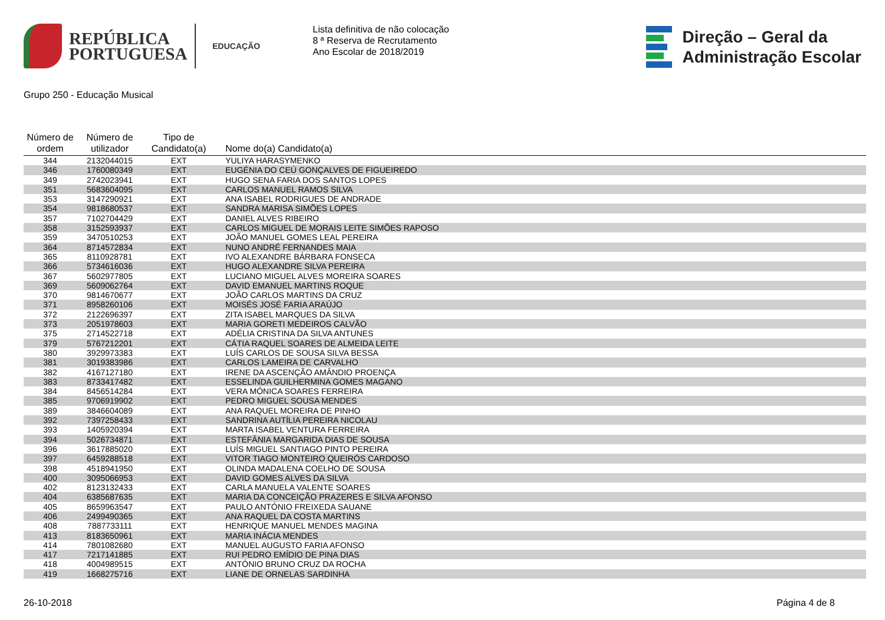REPÚBLICA
PORTUGUESA
EDUCAÇÃO
Lista definitiva de não colocação
8 ª Reserva de Recrutamento
Ano Escolar de 2018/2019
Direção – Geral da
Administração Escolar
Grupo 250 - Educação Musical
| Número de ordem | Número de utilizador | Tipo de Candidato(a) | Nome do(a) Candidato(a) |
| --- | --- | --- | --- |
| 344 | 2132044015 | EXT | YULIYA HARASYMENKO |
| 346 | 1760080349 | EXT | EUGÉNIA DO CEÚ GONÇALVES DE FIGUEIREDO |
| 349 | 2742023941 | EXT | HUGO SENA FARIA DOS SANTOS LOPES |
| 351 | 5683604095 | EXT | CARLOS MANUEL RAMOS SILVA |
| 353 | 3147290921 | EXT | ANA ISABEL RODRIGUES DE ANDRADE |
| 354 | 9818680537 | EXT | SANDRA MARISA SIMÕES LOPES |
| 357 | 7102704429 | EXT | DANIEL ALVES RIBEIRO |
| 358 | 3152593937 | EXT | CARLOS MIGUEL DE MORAIS LEITE SIMÕES RAPOSO |
| 359 | 3470510253 | EXT | JOÃO MANUEL GOMES LEAL PEREIRA |
| 364 | 8714572834 | EXT | NUNO ANDRÉ FERNANDES MAIA |
| 365 | 8110928781 | EXT | IVO ALEXANDRE BÁRBARA FONSECA |
| 366 | 5734616036 | EXT | HUGO ALEXANDRE SILVA PEREIRA |
| 367 | 5602977805 | EXT | LUCIANO MIGUEL ALVES MOREIRA SOARES |
| 369 | 5609062764 | EXT | DAVID EMANUEL MARTINS ROQUE |
| 370 | 9814670677 | EXT | JOÃO CARLOS MARTINS DA CRUZ |
| 371 | 8958260106 | EXT | MOISÉS JOSÉ FARIA ARAÚJO |
| 372 | 2122696397 | EXT | ZITA ISABEL MARQUES DA SILVA |
| 373 | 2051978603 | EXT | MARIA GORETI MEDEIROS CALVÃO |
| 375 | 2714522718 | EXT | ADÉLIA CRISTINA DA SILVA ANTUNES |
| 379 | 5767212201 | EXT | CÁTIA RAQUEL SOARES DE ALMEIDA LEITE |
| 380 | 3929973383 | EXT | LUÍS CARLOS DE SOUSA SILVA BESSA |
| 381 | 3019383986 | EXT | CARLOS LAMEIRA DE CARVALHO |
| 382 | 4167127180 | EXT | IRENE DA ASCENÇÃO AMÂNDIO PROENÇA |
| 383 | 8733417482 | EXT | ESSELINDA GUILHERMINA GOMES MAGANO |
| 384 | 8456514284 | EXT | VERA MÓNICA SOARES FERREIRA |
| 385 | 9706919902 | EXT | PEDRO MIGUEL SOUSA MENDES |
| 389 | 3846604089 | EXT | ANA RAQUEL MOREIRA DE PINHO |
| 392 | 7397258433 | EXT | SANDRINA AUTÍLIA PEREIRA NICOLAU |
| 393 | 1405920394 | EXT | MARTA ISABEL VENTURA FERREIRA |
| 394 | 5026734871 | EXT | ESTEFÂNIA MARGARIDA DIAS DE SOUSA |
| 396 | 3617885020 | EXT | LUÍS MIGUEL SANTIAGO PINTO PEREIRA |
| 397 | 6459288518 | EXT | VITOR TIAGO MONTEIRO QUEIRÓS CARDOSO |
| 398 | 4518941950 | EXT | OLINDA MADALENA COELHO DE SOUSA |
| 400 | 3095066953 | EXT | DAVID GOMES ALVES DA SILVA |
| 402 | 8123132433 | EXT | CARLA MANUELA VALENTE SOARES |
| 404 | 6385687635 | EXT | MARIA DA CONCEIÇÃO PRAZERES E SILVA AFONSO |
| 405 | 8659963547 | EXT | PAULO ANTÓNIO FREIXEDA SAUANE |
| 406 | 2499490365 | EXT | ANA RAQUEL DA COSTA MARTINS |
| 408 | 7887733111 | EXT | HENRIQUE MANUEL MENDES MAGINA |
| 413 | 8183650961 | EXT | MARIA INÁCIA MENDES |
| 414 | 7801082680 | EXT | MANUEL AUGUSTO FARIA AFONSO |
| 417 | 7217141885 | EXT | RUI PEDRO EMÍDIO DE PINA DIAS |
| 418 | 4004989515 | EXT | ANTÓNIO BRUNO CRUZ DA ROCHA |
| 419 | 1668275716 | EXT | LIANE DE ORNELAS SARDINHA |
26-10-2018 Página 4 de 8